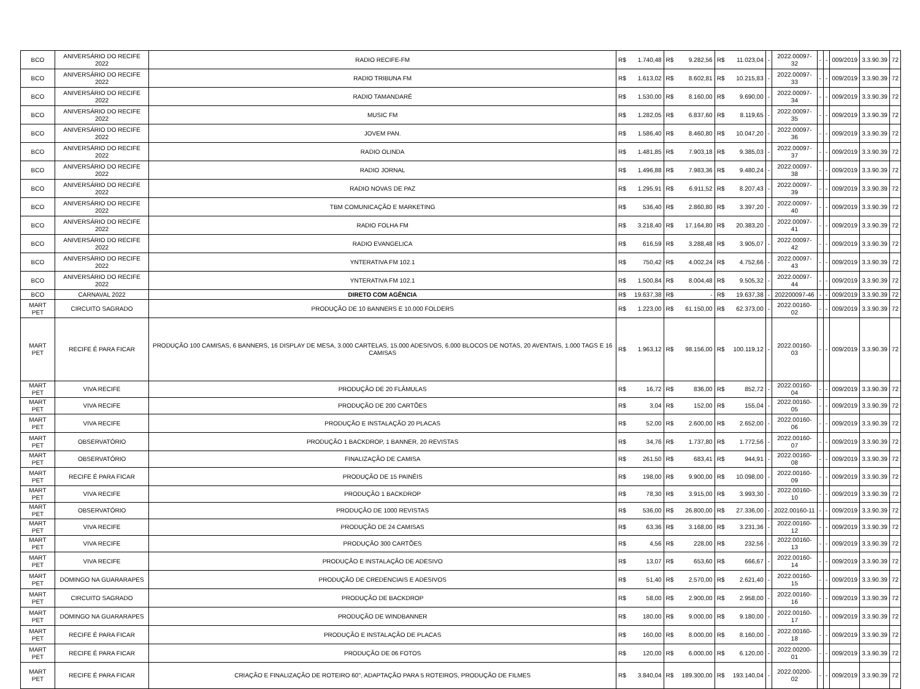| BCO | ANIVERSÁRIO DO RECIFE 2022 | RADIO RECIFE-FM | R$ | 1.740,48 | R$ | 9.282,56 | R$ | 11.023,04 | - | 2022.00097-32 | - | - | 009/2019 | 3.3.90.39 | 72 |
| BCO | ANIVERSÁRIO DO RECIFE 2022 | RADIO TRIBUNA FM | R$ | 1.613,02 | R$ | 8.602,81 | R$ | 10.215,83 | - | 2022.00097-33 | - | - | 009/2019 | 3.3.90.39 | 72 |
| BCO | ANIVERSÁRIO DO RECIFE 2022 | RADIO TAMANDARÉ | R$ | 1.530,00 | R$ | 8.160,00 | R$ | 9.690,00 | - | 2022.00097-34 | - | - | 009/2019 | 3.3.90.39 | 72 |
| BCO | ANIVERSÁRIO DO RECIFE 2022 | MUSIC FM | R$ | 1.282,05 | R$ | 6.837,60 | R$ | 8.119,65 | - | 2022.00097-35 | - | - | 009/2019 | 3.3.90.39 | 72 |
| BCO | ANIVERSÁRIO DO RECIFE 2022 | JOVEM PAN. | R$ | 1.586,40 | R$ | 8.460,80 | R$ | 10.047,20 | - | 2022.00097-36 | - | - | 009/2019 | 3.3.90.39 | 72 |
| BCO | ANIVERSÁRIO DO RECIFE 2022 | RADIO OLINDA | R$ | 1.481,85 | R$ | 7.903,18 | R$ | 9.385,03 | - | 2022.00097-37 | - | - | 009/2019 | 3.3.90.39 | 72 |
| BCO | ANIVERSÁRIO DO RECIFE 2022 | RADIO JORNAL | R$ | 1.496,88 | R$ | 7.983,36 | R$ | 9.480,24 | - | 2022.00097-38 | - | - | 009/2019 | 3.3.90.39 | 72 |
| BCO | ANIVERSÁRIO DO RECIFE 2022 | RADIO NOVAS DE PAZ | R$ | 1.295,91 | R$ | 6.911,52 | R$ | 8.207,43 | - | 2022.00097-39 | - | - | 009/2019 | 3.3.90.39 | 72 |
| BCO | ANIVERSÁRIO DO RECIFE 2022 | TBM COMUNICAÇÃO E MARKETING | R$ | 536,40 | R$ | 2.860,80 | R$ | 3.397,20 | - | 2022.00097-40 | - | - | 009/2019 | 3.3.90.39 | 72 |
| BCO | ANIVERSÁRIO DO RECIFE 2022 | RADIO FOLHA FM | R$ | 3.218,40 | R$ | 17.164,80 | R$ | 20.383,20 | - | 2022.00097-41 | - | - | 009/2019 | 3.3.90.39 | 72 |
| BCO | ANIVERSÁRIO DO RECIFE 2022 | RADIO EVANGELICA | R$ | 616,59 | R$ | 3.288,48 | R$ | 3.905,07 | - | 2022.00097-42 | - | - | 009/2019 | 3.3.90.39 | 72 |
| BCO | ANIVERSÁRIO DO RECIFE 2022 | YNTERATIVA FM 102.1 | R$ | 750,42 | R$ | 4.002,24 | R$ | 4.752,66 | - | 2022.00097-43 | - | - | 009/2019 | 3.3.90.39 | 72 |
| BCO | ANIVERSÁRIO DO RECIFE 2022 | YNTERATIVA FM 102.1 | R$ | 1.500,84 | R$ | 8.004,48 | R$ | 9.505,32 | - | 2022.00097-44 | - | - | 009/2019 | 3.3.90.39 | 72 |
| BCO | CARNAVAL 2022 | DIRETO COM AGÊNCIA | R$ | 19.637,38 | R$ | - | R$ | 19.637,38 | - | 202200097-46 | - | - | 009/2019 | 3.3.90.39 | 72 |
| MART PET | CIRCUITO SAGRADO | PRODUÇÃO DE 10 BANNERS E 10.000 FOLDERS | R$ | 1.223,00 | R$ | 61.150,00 | R$ | 62.373,00 | - | 2022.00160-02 | - | - | 009/2019 | 3.3.90.39 | 72 |
| MART PET | RECIFE É PARA FICAR | PRODUÇÃO 100 CAMISAS, 6 BANNERS, 16 DISPLAY DE MESA, 3.000 CARTELAS, 15.000 ADESIVOS, 6.000 BLOCOS DE NOTAS, 20 AVENTAIS, 1.000 TAGS E 16 CAMISAS | R$ | 1.963,12 | R$ | 98.156,00 | R$ | 100.119,12 | - | 2022.00160-03 | - | - | 009/2019 | 3.3.90.39 | 72 |
| MART PET | VIVA RECIFE | PRODUÇÃO DE 20 FLÂMULAS | R$ | 16,72 | R$ | 836,00 | R$ | 852,72 | - | 2022.00160-04 | - | - | 009/2019 | 3.3.90.39 | 72 |
| MART PET | VIVA RECIFE | PRODUÇÃO DE 200 CARTÕES | R$ | 3,04 | R$ | 152,00 | R$ | 155,04 | - | 2022.00160-05 | - | - | 009/2019 | 3.3.90.39 | 72 |
| MART PET | VIVA RECIFE | PRODUÇÃO E INSTALAÇÃO 20 PLACAS | R$ | 52,00 | R$ | 2.600,00 | R$ | 2.652,00 | - | 2022.00160-06 | - | - | 009/2019 | 3.3.90.39 | 72 |
| MART PET | OBSERVATÓRIO | PRODUÇÃO 1 BACKDROP, 1 BANNER, 20 REVISTAS | R$ | 34,76 | R$ | 1.737,80 | R$ | 1.772,56 | - | 2022.00160-07 | - | - | 009/2019 | 3.3.90.39 | 72 |
| MART PET | OBSERVATÓRIO | FINALIZAÇÃO DE CAMISA | R$ | 261,50 | R$ | 683,41 | R$ | 944,91 | - | 2022.00160-08 | - | - | 009/2019 | 3.3.90.39 | 72 |
| MART PET | RECIFE É PARA FICAR | PRODUÇÃO DE 15 PAINÉIS | R$ | 198,00 | R$ | 9.900,00 | R$ | 10.098,00 | - | 2022.00160-09 | - | - | 009/2019 | 3.3.90.39 | 72 |
| MART PET | VIVA RECIFE | PRODUÇÃO 1 BACKDROP | R$ | 78,30 | R$ | 3.915,00 | R$ | 3.993,30 | - | 2022.00160-10 | - | - | 009/2019 | 3.3.90.39 | 72 |
| MART PET | OBSERVATÓRIO | PRODUÇÃO DE 1000 REVISTAS | R$ | 536,00 | R$ | 26.800,00 | R$ | 27.336,00 | - | 2022.00160-11 | - | - | 009/2019 | 3.3.90.39 | 72 |
| MART PET | VIVA RECIFE | PRODUÇÃO DE 24 CAMISAS | R$ | 63,36 | R$ | 3.168,00 | R$ | 3.231,36 | - | 2022.00160-12 | - | - | 009/2019 | 3.3.90.39 | 72 |
| MART PET | VIVA RECIFE | PRODUÇÃO 300 CARTÕES | R$ | 4,56 | R$ | 228,00 | R$ | 232,56 | - | 2022.00160-13 | - | - | 009/2019 | 3.3.90.39 | 72 |
| MART PET | VIVA RECIFE | PRODUÇÃO E INSTALAÇÃO DE ADESIVO | R$ | 13,07 | R$ | 653,60 | R$ | 666,67 | - | 2022.00160-14 | - | - | 009/2019 | 3.3.90.39 | 72 |
| MART PET | DOMINGO NA GUARARAPES | PRODUÇÃO DE CREDENCIAIS E ADESIVOS | R$ | 51,40 | R$ | 2.570,00 | R$ | 2.621,40 | - | 2022.00160-15 | - | - | 009/2019 | 3.3.90.39 | 72 |
| MART PET | CIRCUITO SAGRADO | PRODUÇÃO DE BACKDROP | R$ | 58,00 | R$ | 2.900,00 | R$ | 2.958,00 | - | 2022.00160-16 | - | - | 009/2019 | 3.3.90.39 | 72 |
| MART PET | DOMINGO NA GUARARAPES | PRODUÇÃO DE WINDBANNER | R$ | 180,00 | R$ | 9.000,00 | R$ | 9.180,00 | - | 2022.00160-17 | - | - | 009/2019 | 3.3.90.39 | 72 |
| MART PET | RECIFE É PARA FICAR | PRODUÇÃO E INSTALAÇÃO DE PLACAS | R$ | 160,00 | R$ | 8.000,00 | R$ | 8.160,00 | - | 2022.00160-18 | - | - | 009/2019 | 3.3.90.39 | 72 |
| MART PET | RECIFE É PARA FICAR | PRODUÇÃO DE 06 FOTOS | R$ | 120,00 | R$ | 6.000,00 | R$ | 6.120,00 | - | 2022.00200-01 | - | - | 009/2019 | 3.3.90.39 | 72 |
| MART PET | RECIFE É PARA FICAR | CRIAÇÃO E FINALIZAÇÃO DE ROTEIRO 60'', ADAPTAÇÃO PARA 5 ROTEIROS, PRODUÇÃO DE FILMES | R$ | 3.840,04 | R$ | 189.300,00 | R$ | 193.140,04 | - | 2022.00200-02 | - | - | 009/2019 | 3.3.90.39 | 72 |